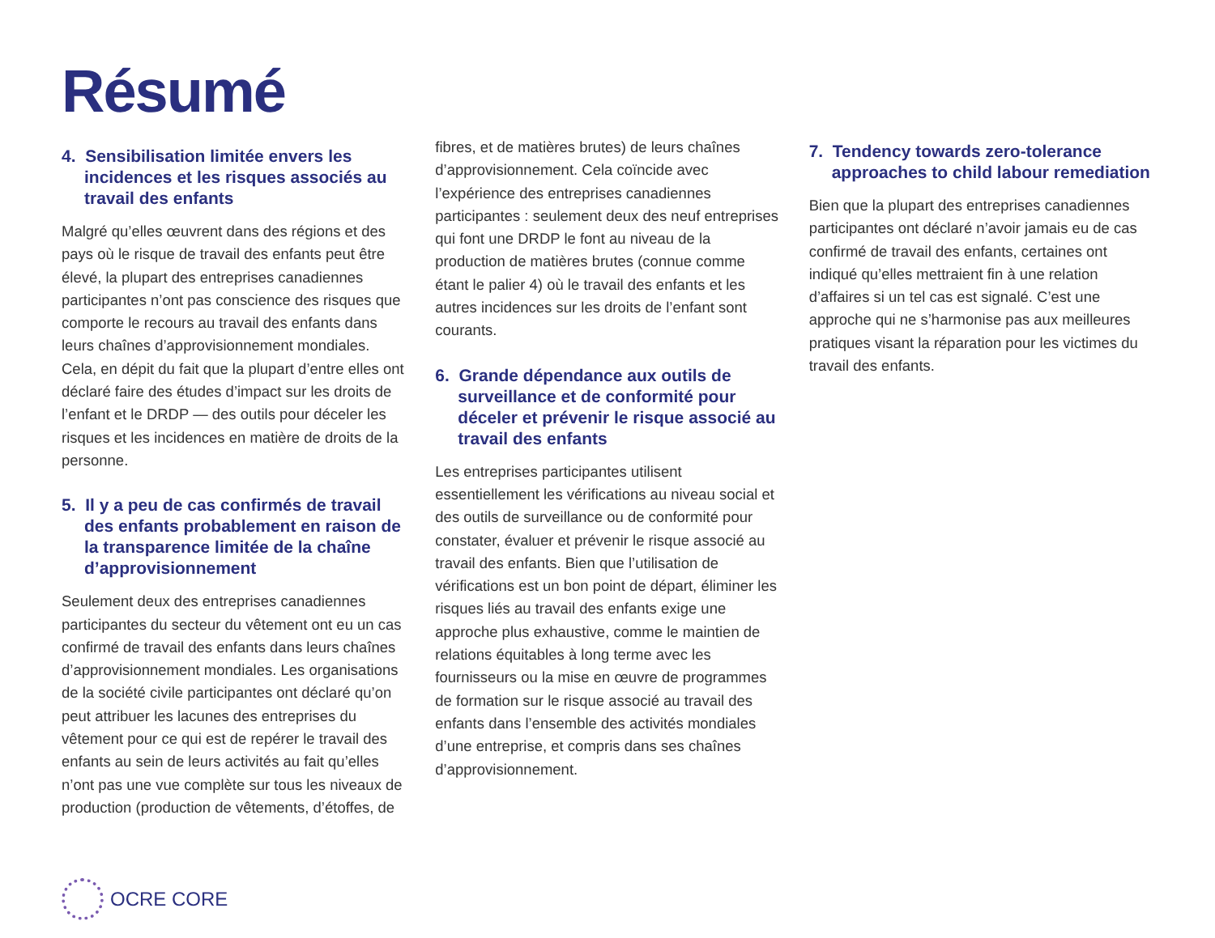Résumé
4. Sensibilisation limitée envers les incidences et les risques associés au travail des enfants
Malgré qu’elles œuvrent dans des régions et des pays où le risque de travail des enfants peut être élevé, la plupart des entreprises canadiennes participantes n’ont pas conscience des risques que comporte le recours au travail des enfants dans leurs chaînes d’approvisionnement mondiales. Cela, en dépit du fait que la plupart d’entre elles ont déclaré faire des études d’impact sur les droits de l’enfant et le DRDP — des outils pour déceler les risques et les incidences en matière de droits de la personne.
5. Il y a peu de cas confirmés de travail des enfants probablement en raison de la transparence limitée de la chaîne d’approvisionnement
Seulement deux des entreprises canadiennes participantes du secteur du vêtement ont eu un cas confirmé de travail des enfants dans leurs chaînes d’approvisionnement mondiales. Les organisations de la société civile participantes ont déclaré qu’on peut attribuer les lacunes des entreprises du vêtement pour ce qui est de repérer le travail des enfants au sein de leurs activités au fait qu’elles n’ont pas une vue complète sur tous les niveaux de production (production de vêtements, d’étoffes, de
fibres, et de matières brutes) de leurs chaînes d’approvisionnement. Cela coïncide avec l’expérience des entreprises canadiennes participantes : seulement deux des neuf entreprises qui font une DRDP le font au niveau de la production de matières brutes (connue comme étant le palier 4) où le travail des enfants et les autres incidences sur les droits de l’enfant sont courants.
6. Grande dépendance aux outils de surveillance et de conformité pour déceler et prévenir le risque associé au travail des enfants
Les entreprises participantes utilisent essentiellement les vérifications au niveau social et des outils de surveillance ou de conformité pour constater, évaluer et prévenir le risque associé au travail des enfants. Bien que l’utilisation de vérifications est un bon point de départ, éliminer les risques liés au travail des enfants exige une approche plus exhaustive, comme le maintien de relations équitables à long terme avec les fournisseurs ou la mise en œuvre de programmes de formation sur le risque associé au travail des enfants dans l’ensemble des activités mondiales d’une entreprise, et compris dans ses chaînes d’approvisionnement.
7. Tendency towards zero-tolerance approaches to child labour remediation
Bien que la plupart des entreprises canadiennes participantes ont déclaré n’avoir jamais eu de cas confirmé de travail des enfants, certaines ont indiqué qu’elles mettraient fin à une relation d’affaires si un tel cas est signalé. C’est une approche qui ne s’harmonise pas aux meilleures pratiques visant la réparation pour les victimes du travail des enfants.
OCRE CORE